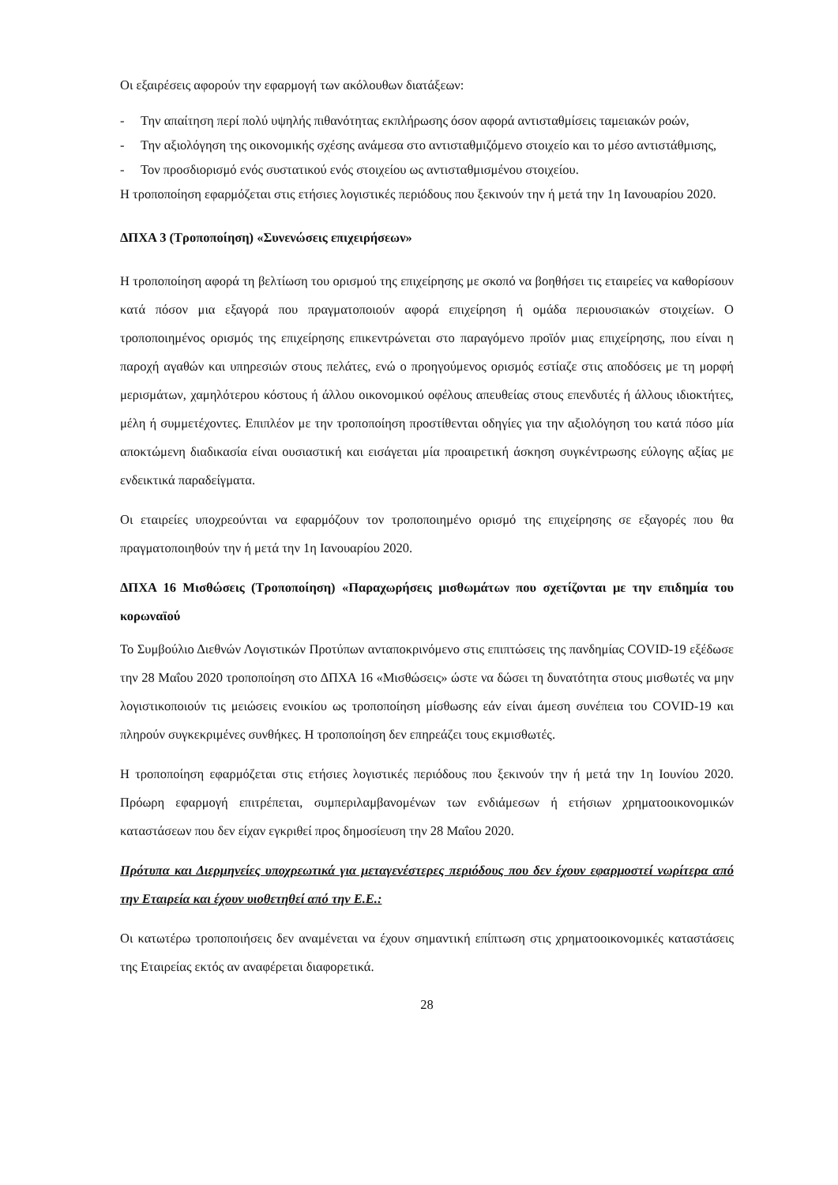Οι εξαιρέσεις αφορούν την εφαρμογή των ακόλουθων διατάξεων:
- Την απαίτηση περί πολύ υψηλής πιθανότητας εκπλήρωσης όσον αφορά αντισταθμίσεις ταμειακών ροών,
- Την αξιολόγηση της οικονομικής σχέσης ανάμεσα στο αντισταθμιζόμενο στοιχείο και το μέσο αντιστάθμισης,
- Τον προσδιορισμό ενός συστατικού ενός στοιχείου ως αντισταθμισμένου στοιχείου.
Η τροποποίηση εφαρμόζεται στις ετήσιες λογιστικές περιόδους που ξεκινούν την ή μετά την 1η Ιανουαρίου 2020.
ΔΠΧΑ 3 (Τροποποίηση) «Συνενώσεις επιχειρήσεων»
Η τροποποίηση αφορά τη βελτίωση του ορισμού της επιχείρησης με σκοπό να βοηθήσει τις εταιρείες να καθορίσουν κατά πόσον μια εξαγορά που πραγματοποιούν αφορά επιχείρηση ή ομάδα περιουσιακών στοιχείων. Ο τροποποιημένος ορισμός της επιχείρησης επικεντρώνεται στο παραγόμενο προϊόν μιας επιχείρησης, που είναι η παροχή αγαθών και υπηρεσιών στους πελάτες, ενώ ο προηγούμενος ορισμός εστίαζε στις αποδόσεις με τη μορφή μερισμάτων, χαμηλότερου κόστους ή άλλου οικονομικού οφέλους απευθείας στους επενδυτές ή άλλους ιδιοκτήτες, μέλη ή συμμετέχοντες. Επιπλέον με την τροποποίηση προστίθενται οδηγίες για την αξιολόγηση του κατά πόσο μία αποκτώμενη διαδικασία είναι ουσιαστική και εισάγεται μία προαιρετική άσκηση συγκέντρωσης εύλογης αξίας με ενδεικτικά παραδείγματα.
Οι εταιρείες υποχρεούνται να εφαρμόζουν τον τροποποιημένο ορισμό της επιχείρησης σε εξαγορές που θα πραγματοποιηθούν την ή μετά την 1η Ιανουαρίου 2020.
ΔΠΧΑ 16 Μισθώσεις (Τροποποίηση) «Παραχωρήσεις μισθωμάτων που σχετίζονται με την επιδημία του κορωναϊού
Το Συμβούλιο Διεθνών Λογιστικών Προτύπων ανταποκρινόμενο στις επιπτώσεις της πανδημίας COVID-19 εξέδωσε την 28 Μαΐου 2020 τροποποίηση στο ΔΠΧΑ 16 «Μισθώσεις» ώστε να δώσει τη δυνατότητα στους μισθωτές να μην λογιστικοποιούν τις μειώσεις ενοικίου ως τροποποίηση μίσθωσης εάν είναι άμεση συνέπεια του COVID-19 και πληρούν συγκεκριμένες συνθήκες. Η τροποποίηση δεν επηρεάζει τους εκμισθωτές.
Η τροποποίηση εφαρμόζεται στις ετήσιες λογιστικές περιόδους που ξεκινούν την ή μετά την 1η Ιουνίου 2020. Πρόωρη εφαρμογή επιτρέπεται, συμπεριλαμβανομένων των ενδιάμεσων ή ετήσιων χρηματοοικονομικών καταστάσεων που δεν είχαν εγκριθεί προς δημοσίευση την 28 Μαΐου 2020.
Πρότυπα και Διερμηνείες υποχρεωτικά για μεταγενέστερες περιόδους που δεν έχουν εφαρμοστεί νωρίτερα από την Εταιρεία και έχουν υιοθετηθεί από την Ε.Ε.:
Οι κατωτέρω τροποποιήσεις δεν αναμένεται να έχουν σημαντική επίπτωση στις χρηματοοικονομικές καταστάσεις της Εταιρείας εκτός αν αναφέρεται διαφορετικά.
28